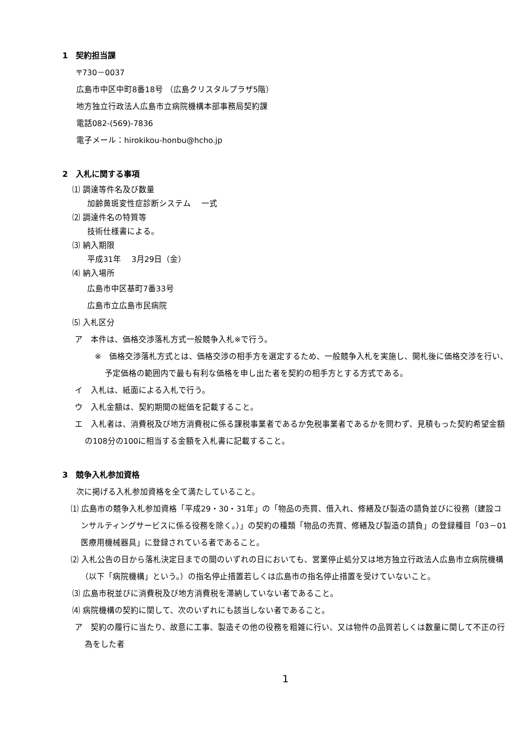1　契約担当課
〒730－0037
広島市中区中町8番18号 （広島クリスタルプラザ5階）
地方独立行政法人広島市立病院機構本部事務局契約課
電話082-(569)-7836
電子メール：hirokikou-honbu@hcho.jp
2　入札に関する事項
⑴ 調達等件名及び数量
加齢黄斑変性症診断システム　 一式
⑵ 調達件名の特質等
技術仕様書による。
⑶ 納入期限
平成31年　 3月29日（金）
⑷ 納入場所
広島市中区基町7番33号
広島市立広島市民病院
⑸ 入札区分
ア　本件は、価格交渉落札方式一般競争入札※で行う。
※　価格交渉落札方式とは、価格交渉の相手方を選定するため、一般競争入札を実施し、開札後に価格交渉を行い、予定価格の範囲内で最も有利な価格を申し出た者を契約の相手方とする方式である。
イ　入札は、紙面による入札で行う。
ウ　入札金額は、契約期間の総価を記載すること。
エ　入札者は、消費税及び地方消費税に係る課税事業者であるか免税事業者であるかを問わず、見積もった契約希望金額の108分の100に相当する金額を入札書に記載すること。
3　競争入札参加資格
次に掲げる入札参加資格を全て満たしていること。
⑴ 広島市の競争入札参加資格「平成29・30・31年」の「物品の売買、借入れ、修繕及び製造の請負並びに役務（建設コンサルティングサービスに係る役務を除く。）」の契約の種類「物品の売買、修繕及び製造の請負」の登録種目「03－01　医療用機械器具」に登録されている者であること。
⑵ 入札公告の日から落札決定日までの間のいずれの日においても、営業停止処分又は地方独立行政法人広島市立病院機構（以下「病院機構」という。）の指名停止措置若しくは広島市の指名停止措置を受けていないこと。
⑶ 広島市税並びに消費税及び地方消費税を滞納していない者であること。
⑷ 病院機構の契約に関して、次のいずれにも該当しない者であること。
ア　契約の履行に当たり、故意に工事、製造その他の役務を粗雑に行い、又は物件の品質若しくは数量に関して不正の行為をした者
1